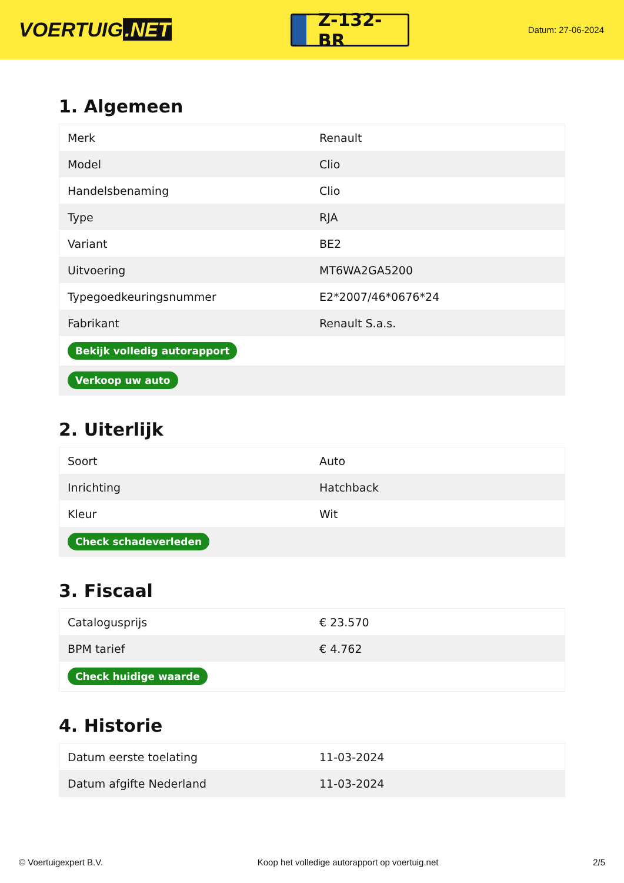VOERTUIG.NET
Z-132-BR
Datum: 27-06-2024
1. Algemeen
| Merk | Renault |
| Model | Clio |
| Handelsbenaming | Clio |
| Type | RJA |
| Variant | BE2 |
| Uitvoering | MT6WA2GA5200 |
| Typegoedkeuringsnummer | E2*2007/46*0676*24 |
| Fabrikant | Renault S.a.s. |
| Bekijk volledig autorapport | |
| Verkoop uw auto | |
2. Uiterlijk
| Soort | Auto |
| Inrichting | Hatchback |
| Kleur | Wit |
| Check schadeverleden | |
3. Fiscaal
| Catalogusprijs | € 23.570 |
| BPM tarief | € 4.762 |
| Check huidige waarde | |
4. Historie
| Datum eerste toelating | 11-03-2024 |
| Datum afgifte Nederland | 11-03-2024 |
© Voertuigexpert B.V. Koop het volledige autorapport op voertuig.net 2/5